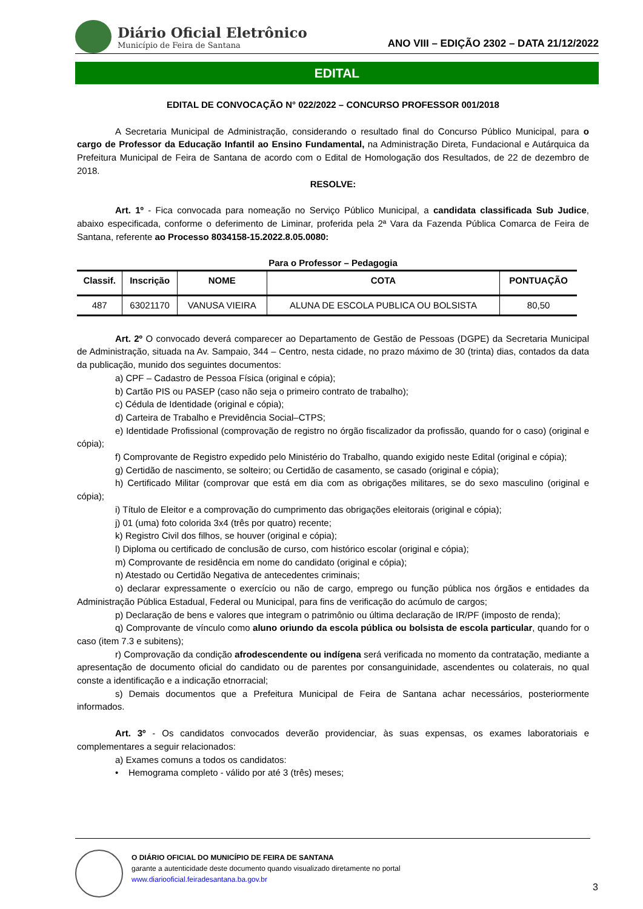Diário Oficial Eletrônico
Município de Feira de Santana
ANO VIII – EDIÇÃO 2302 – DATA 21/12/2022
EDITAL
EDITAL DE CONVOCAÇÃO N° 022/2022 – CONCURSO PROFESSOR 001/2018
A Secretaria Municipal de Administração, considerando o resultado final do Concurso Público Municipal, para o cargo de Professor da Educação Infantil ao Ensino Fundamental, na Administração Direta, Fundacional e Autárquica da Prefeitura Municipal de Feira de Santana de acordo com o Edital de Homologação dos Resultados, de 22 de dezembro de 2018.
RESOLVE:
Art. 1º - Fica convocada para nomeação no Serviço Público Municipal, a candidata classificada Sub Judice, abaixo especificada, conforme o deferimento de Liminar, proferida pela 2ª Vara da Fazenda Pública Comarca de Feira de Santana, referente ao Processo 8034158-15.2022.8.05.0080:
Para o Professor – Pedagogia
| Classif. | Inscrição | NOME | COTA | PONTUAÇÃO |
| --- | --- | --- | --- | --- |
| 487 | 63021170 | VANUSA VIEIRA | ALUNA DE ESCOLA PUBLICA OU BOLSISTA | 80,50 |
Art. 2º O convocado deverá comparecer ao Departamento de Gestão de Pessoas (DGPE) da Secretaria Municipal de Administração, situada na Av. Sampaio, 344 – Centro, nesta cidade, no prazo máximo de 30 (trinta) dias, contados da data da publicação, munido dos seguintes documentos:
a) CPF – Cadastro de Pessoa Física (original e cópia);
b) Cartão PIS ou PASEP (caso não seja o primeiro contrato de trabalho);
c) Cédula de Identidade (original e cópia);
d) Carteira de Trabalho e Previdência Social–CTPS;
e) Identidade Profissional (comprovação de registro no órgão fiscalizador da profissão, quando for o caso) (original e cópia);
f) Comprovante de Registro expedido pelo Ministério do Trabalho, quando exigido neste Edital (original e cópia);
g) Certidão de nascimento, se solteiro; ou Certidão de casamento, se casado (original e cópia);
h) Certificado Militar (comprovar que está em dia com as obrigações militares, se do sexo masculino (original e cópia);
i) Título de Eleitor e a comprovação do cumprimento das obrigações eleitorais (original e cópia);
j) 01 (uma) foto colorida 3x4 (três por quatro) recente;
k) Registro Civil dos filhos, se houver (original e cópia);
l) Diploma ou certificado de conclusão de curso, com histórico escolar (original e cópia);
m) Comprovante de residência em nome do candidato (original e cópia);
n) Atestado ou Certidão Negativa de antecedentes criminais;
o) declarar expressamente o exercício ou não de cargo, emprego ou função pública nos órgãos e entidades da Administração Pública Estadual, Federal ou Municipal, para fins de verificação do acúmulo de cargos;
p) Declaração de bens e valores que integram o patrimônio ou última declaração de IR/PF (imposto de renda);
q) Comprovante de vínculo como aluno oriundo da escola pública ou bolsista de escola particular, quando for o caso (item 7.3 e subitens);
r) Comprovação da condição afrodescendente ou indígena será verificada no momento da contratação, mediante a apresentação de documento oficial do candidato ou de parentes por consanguinidade, ascendentes ou colaterais, no qual conste a identificação e a indicação etnorracial;
s) Demais documentos que a Prefeitura Municipal de Feira de Santana achar necessários, posteriormente informados.
Art. 3º - Os candidatos convocados deverão providenciar, às suas expensas, os exames laboratoriais e complementares a seguir relacionados:
a) Exames comuns a todos os candidatos:
• Hemograma completo - válido por até 3 (três) meses;
O DIÁRIO OFICIAL DO MUNICÍPIO DE FEIRA DE SANTANA
garante a autenticidade deste documento quando visualizado diretamente no portal
www.diariooficial.feiradesantana.ba.gov.br
3